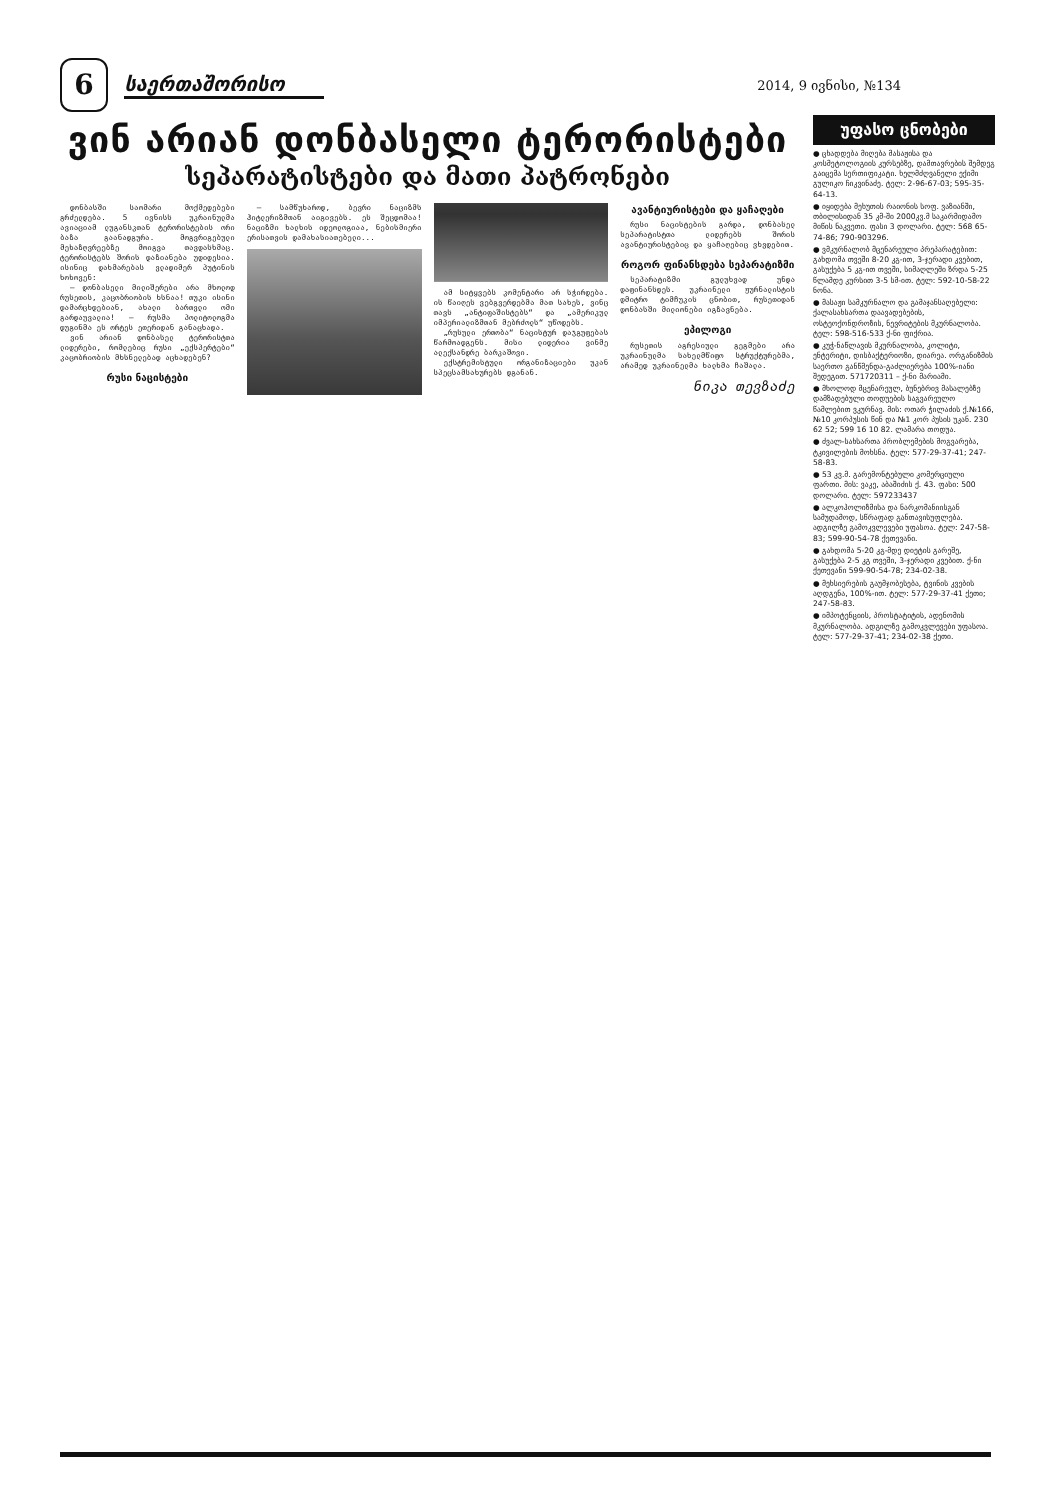6
საერთაშორისო
2014, 9 ივნისი, №134
ვინ არიან დონბასელი ტერორისტები
სეპარატისტები და მათი პატრონები
დონბასში საომარი მოქმედებები გრძელდება. 5 ივნისს უკრაინულმა ავიაციამ ლუგანსკთან ტერორისტების ორი ბაზა გაანადგურა. მოგვრიგებული მეხაზღვრეებზე მოიგვა თავდასხმაც. ტერორისტებს შორის დაზიანება უდიდესია. ისინიც დახმარებას ვლადიმერ პუტინის ხოხოვენ:
— დონბასელი მილიშერები არა მხოლოდ რუსეთის, კაცობრიობის ხსნაა! თუკი ისინი დამარცხდებიან, ახალი ბართვლი ომი გარდაუვალია! — რუსმა პოლიტოლოგმა დუგინმა ეს ორტეს ეთერიდან განაცხადა.
ვინ არიან დონბასელ ტერორისტთა ლიდერები, რომლებიც რუსი „ექსპერტები“ კაცობრიობის მხსნელებად აცხადებენ?
რუსი ნაცისტები
— სამწუხაროდ, ბევრი ნაციზმს ჰიტლერიზმთან აიგივებს. ეს შეცდომაა! ნაციზმი ხალხის იდეოლოგიაა, ნებისმიერი ერისათვის დამახასიათებელი...
ამ სიტყვებს კომენტარი არ სჭირდება. ის წაიღეს ვებგვერდებმა მათ სახეს, ვინც თავს „ანტიფაშისტებს“ და „ამერიკულ იმპერიალიზმთან მებრძოლს“ უწოდებს.
„რუსული ერთობა“ ნაცისტურ დაჯგუფებას წარმოადგენს. მისი ლიდერია ვინმე ალექსანდრე ბარკაშოვი.
ექსტრემისტული ორგანიზაციები უკან სპეცსამსახურებს დგანან.
ავანტიურისტები და ყაჩაღები
რუსი ნაცისტების გარდა, დონბასელ სეპარატისტთა ლიდერებს შორის ავანტიურისტებიც და ყაჩაღებიც ვხვდებით.
როგორ ფინანსდება სეპარატიზმი
სეპარატიზმი გულუხვად უნდა დაფინანსდეს. უკრაინელი ჟურნალისტის დმიტრო ტიმჩუკის ცნობით, რუსეთიდან დონბასში მილიონები იგზავნება.
ეპილოგი
რუსეთის აგრესიული გეგმები არა უკრაინულმა სახელმწიფო სტრუქტურებმა, არამედ უკრაინელმა ხალხმა ჩაშალა.
ნიკა თევზაძე
უფასო ცნობები
● ცხადდება მიღება მასაჟისა და კოსმეტოლოგიის კურსებზე, დამთავრების შემდეგ გაიცემა სერთიფიკატი. ხელმძღვანელი ექიმი გულიკო ჩიკვინაძე. ტელ: 2-96-67-03; 595-35-64-13.
● იყიდება მეხუთის რაიონის სოფ. ვაზიანში, თბილისიდან 35 კმ-ში 2000კვ.მ საკარმიდამო მიწის ნაკვეთი. ფასი 3 დოლარი. ტელ: 568 65-74-86; 790-903296.
● ვმკურნალობ მცენარეული პრეპარატებით: გახდომა თვეში 8-20 კგ-ით, 3-ჯერადი კვებით, გასუქება 5 კგ-ით თვეში, სიმაღლეში ზრდა 5-25 წლამდე კურსით 3-5 სმ-ით. ტელ: 592-10-58-22 ნონა.
● მასაჟი სამკურნალო და გამაჯანსაღებელი: ქალასახსართა დაავადებების, ოსტეოქონდროზის, ნევრიტების მკურნალობა. ტელ: 598-516-533 ქ-ნი ფიქრია.
● კუჭ-ნაწლავის მკურნალობა, კოლიტი, ენტერიტი, დისბაქტერიოზი, დიარეა. ორგანიზმის საერთო განწმენდა-გაძლიერება 100%-იანი შედეგით. 571720311 – ქ-ნი მარიამი.
● მხოლოდ მცენარეულ, ბუნებრივ მასალებზე დამზადებული თოდუების საგვარეულო წამლებით ვკურნავ. მის: ოთარ ჭილაძის ქ.№166, №10 კორპუსის წინ და №1 კორ პუსის უკან. 230 62 52; 599 16 10 82. ლამარა თოდუა.
● ძვალ-სახსართა პრობლემების მოგვარება, ტკივილების მოხსნა. ტელ: 577-29-37-41; 247-58-83.
● 53 კვ.მ. გარემონტებული კომერციული ფართი. მის: ვაკე, აბაშიძის ქ. 43. ფასი: 500 დოლარი. ტელ: 597233437
● ალკოჰოლიზმისა და ნარკომანიისგან სამუდამოდ, სწრაფად განთავისუფლება. ადგილზე გამოკვლევები უფასოა. ტელ: 247-58-83; 599-90-54-78 ქეთევანი.
● გახდომა 5-20 კგ-მდე დიეტის გარეშე, გასუქება 2-5 კგ თვეში, 3-ჯერადი კვებით. ქ-ნი ქეთევანი 599-90-54-78; 234-02-38.
● მეხსიერების გაუმჯობესება, ტვინის კვების აღდგენა, 100%-ით. ტელ: 577-29-37-41 ქეთი; 247-58-83.
● იმპოტენციის, პროსტატიტის, ადენომის მკურნალობა. ადგილზე გამოკვლევები უფასოა. ტელ: 577-29-37-41; 234-02-38 ქეთი.